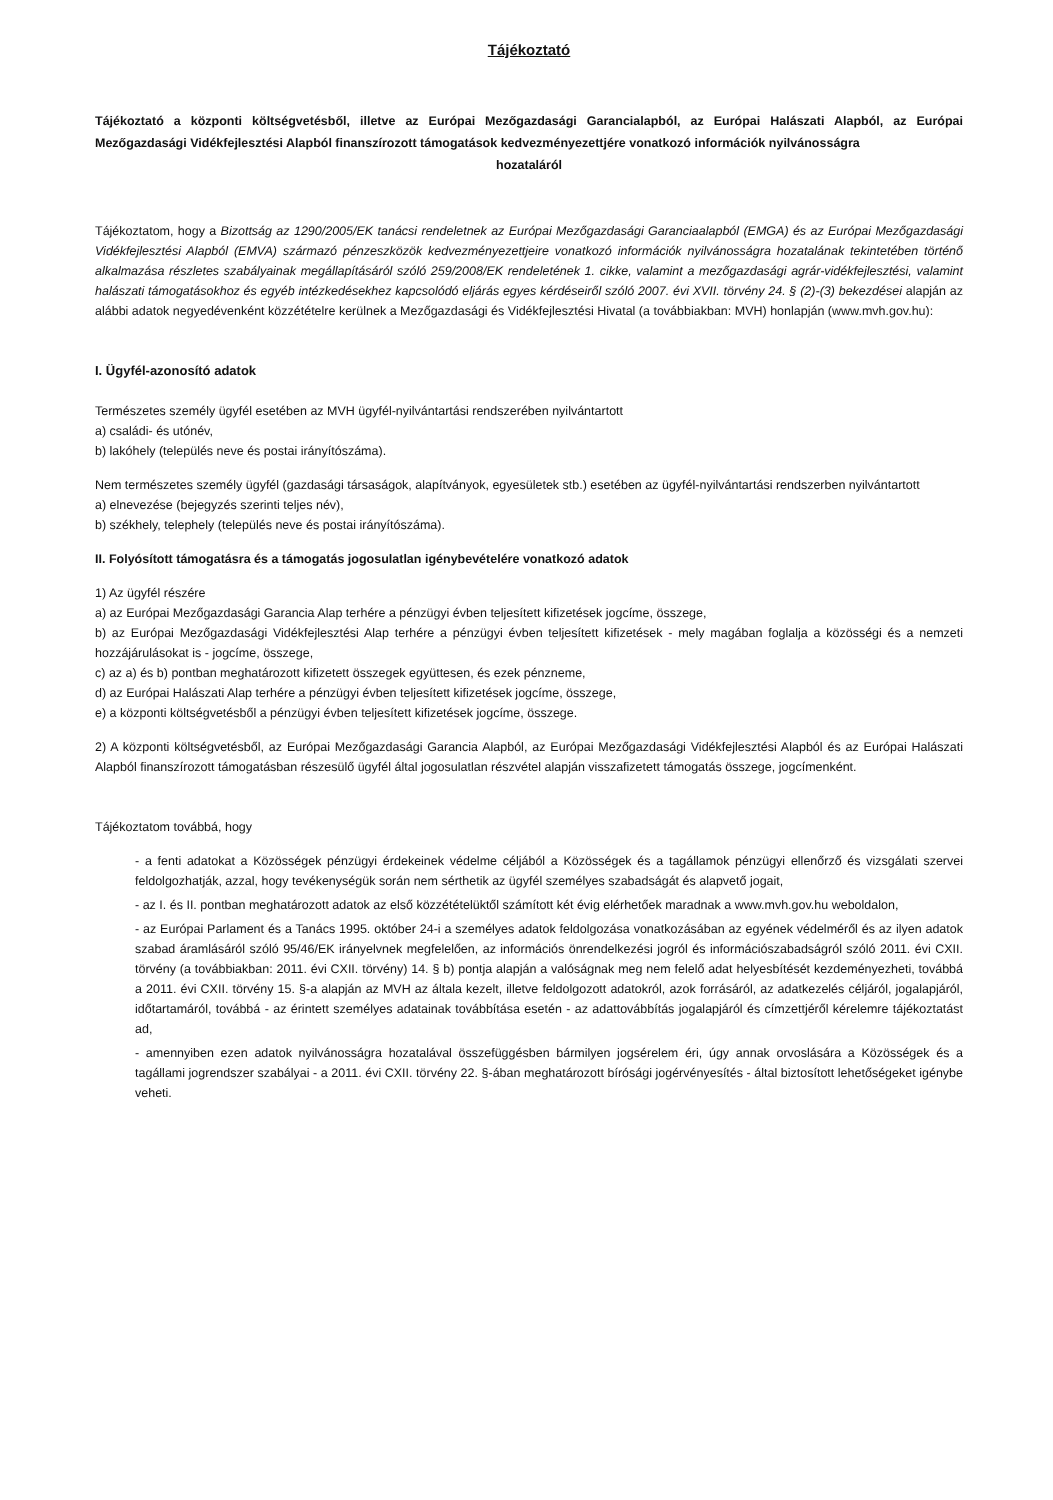Tájékoztató
Tájékoztató a központi költségvetésből, illetve az Európai Mezőgazdasági Garancialapból, az Európai Halászati Alapból, az Európai Mezőgazdasági Vidékfejlesztési Alapból finanszírozott támogatások kedvezményezettjére vonatkozó információk nyilvánosságra
hozataláról
Tájékoztatom, hogy a Bizottság az 1290/2005/EK tanácsi rendeletnek az Európai Mezőgazdasági Garanciaalapból (EMGA) és az Európai Mezőgazdasági Vidékfejlesztési Alapból (EMVA) származó pénzeszközök kedvezményezettjeire vonatkozó információk nyilvánosságra hozatalának tekintetében történő alkalmazása részletes szabályainak megállapításáról szóló 259/2008/EK rendeletének 1. cikke, valamint a mezőgazdasági agrár-vidékfejlesztési, valamint halászati támogatásokhoz és egyéb intézkedésekhez kapcsolódó eljárás egyes kérdéseiről szóló 2007. évi XVII. törvény 24. § (2)-(3) bekezdései alapján az alábbi adatok negyedévenként közzétételre kerülnek a Mezőgazdasági és Vidékfejlesztési Hivatal (a továbbiakban: MVH) honlapján (www.mvh.gov.hu):
I. Ügyfél-azonosító adatok
Természetes személy ügyfél esetében az MVH ügyfél-nyilvántartási rendszerében nyilvántartott
a) családi- és utónév,
b) lakóhely (település neve és postai irányítószáma).
Nem természetes személy ügyfél (gazdasági társaságok, alapítványok, egyesületek stb.) esetében az ügyfél-nyilvántartási rendszerben nyilvántartott
a) elnevezése (bejegyzés szerinti teljes név),
b) székhely, telephely (település neve és postai irányítószáma).
II. Folyósított támogatásra és a támogatás jogosulatlan igénybevételére vonatkozó adatok
1) Az ügyfél részére
a) az Európai Mezőgazdasági Garancia Alap terhére a pénzügyi évben teljesített kifizetések jogcíme, összege,
b) az Európai Mezőgazdasági Vidékfejlesztési Alap terhére a pénzügyi évben teljesített kifizetések - mely magában foglalja a közösségi és a nemzeti hozzájárulásokat is - jogcíme, összege,
c) az a) és b) pontban meghatározott kifizetett összegek együttesen, és ezek pénzneme,
d) az Európai Halászati Alap terhére a pénzügyi évben teljesített kifizetések jogcíme, összege,
e) a központi költségvetésből a pénzügyi évben teljesített kifizetések jogcíme, összege.
2) A központi költségvetésből, az Európai Mezőgazdasági Garancia Alapból, az Európai Mezőgazdasági Vidékfejlesztési Alapból és az Európai Halászati Alapból finanszírozott támogatásban részesülő ügyfél által jogosulatlan részvétel alapján visszafizetett támogatás összege, jogcímenként.
Tájékoztatom továbbá, hogy
- a fenti adatokat a Közösségek pénzügyi érdekeinek védelme céljából a Közösségek és a tagállamok pénzügyi ellenőrző és vizsgálati szervei feldolgozhatják, azzal, hogy tevékenységük során nem sérthetik az ügyfél személyes szabadságát és alapvető jogait,
- az I. és II. pontban meghatározott adatok az első közzétételüktől számított két évig elérhetőek maradnak a www.mvh.gov.hu weboldalon,
- az Európai Parlament és a Tanács 1995. október 24-i a személyes adatok feldolgozása vonatkozásában az egyének védelméről és az ilyen adatok szabad áramlásáról szóló 95/46/EK irányelvnek megfelelően, az információs önrendelkezési jogról és információszabadságról szóló 2011. évi CXII. törvény (a továbbiakban: 2011. évi CXII. törvény) 14. § b) pontja alapján a valóságnak meg nem felelő adat helyesbítését kezdeményezheti, továbbá a 2011. évi CXII. törvény 15. §-a alapján az MVH az általa kezelt, illetve feldolgozott adatokról, azok forrásáról, az adatkezelés céljáról, jogalapjáról, időtartamáról, továbbá - az érintett személyes adatainak továbbítása esetén - az adattovábbítás jogalapjáról és címzettjéről kérelemre tájékoztatást ad,
- amennyiben ezen adatok nyilvánosságra hozatalával összefüggésben bármilyen jogsérelem éri, úgy annak orvoslására a Közösségek és a tagállami jogrendszer szabályai - a 2011. évi CXII. törvény 22. §-ában meghatározott bírósági jogérvényesítés - által biztosított lehetőségeket igénybe veheti.